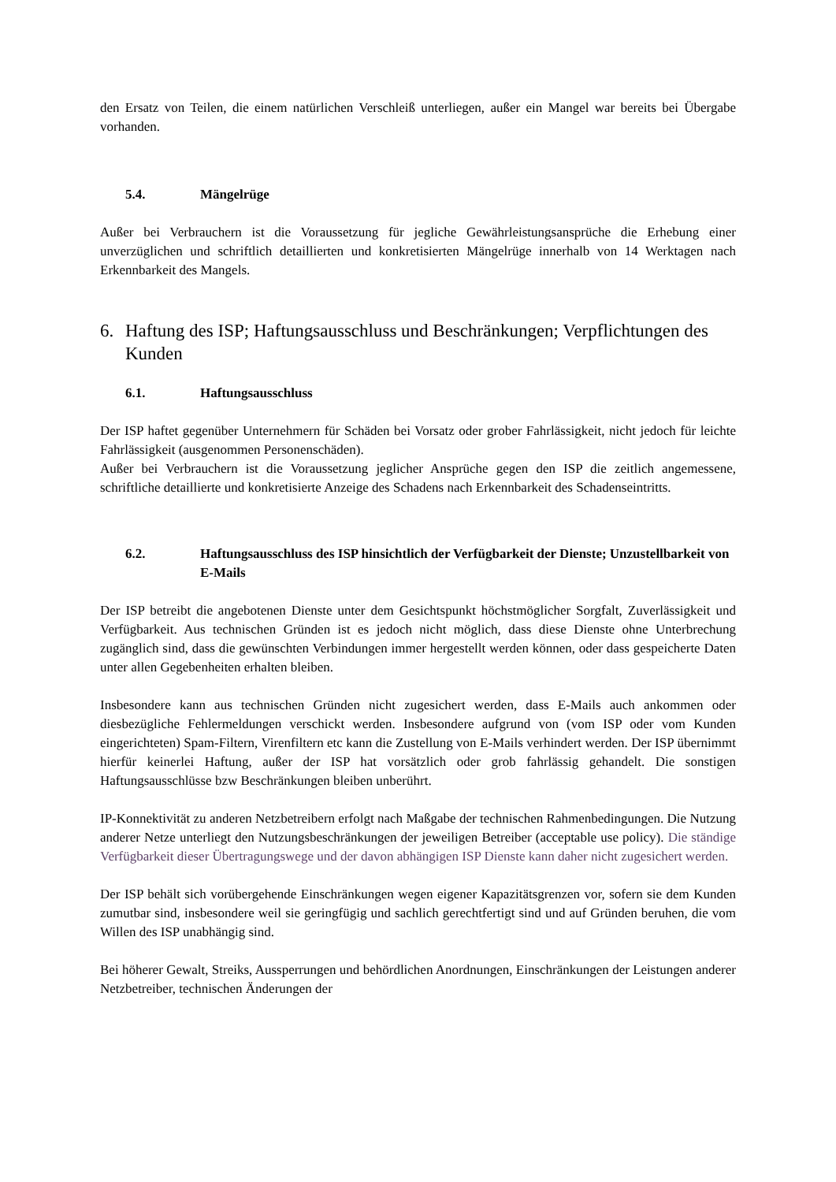den Ersatz von Teilen, die einem natürlichen Verschleiß unterliegen, außer ein Mangel war bereits bei Übergabe vorhanden.
5.4. Mängelrüge
Außer bei Verbrauchern ist die Voraussetzung für jegliche Gewährleistungsansprüche die Erhebung einer unverzüglichen und schriftlich detaillierten und konkretisierten Mängelrüge innerhalb von 14 Werktagen nach Erkennbarkeit des Mangels.
6. Haftung des ISP; Haftungsausschluss und Beschränkungen; Verpflichtungen des Kunden
6.1. Haftungsausschluss
Der ISP haftet gegenüber Unternehmern für Schäden bei Vorsatz oder grober Fahrlässigkeit, nicht jedoch für leichte Fahrlässigkeit (ausgenommen Personenschäden).
Außer bei Verbrauchern ist die Voraussetzung jeglicher Ansprüche gegen den ISP die zeitlich angemessene, schriftliche detaillierte und konkretisierte Anzeige des Schadens nach Erkennbarkeit des Schadenseintritts.
6.2. Haftungsausschluss des ISP hinsichtlich der Verfügbarkeit der Dienste; Unzustellbarkeit von E-Mails
Der ISP betreibt die angebotenen Dienste unter dem Gesichtspunkt höchstmöglicher Sorgfalt, Zuverlässigkeit und Verfügbarkeit. Aus technischen Gründen ist es jedoch nicht möglich, dass diese Dienste ohne Unterbrechung zugänglich sind, dass die gewünschten Verbindungen immer hergestellt werden können, oder dass gespeicherte Daten unter allen Gegebenheiten erhalten bleiben.
Insbesondere kann aus technischen Gründen nicht zugesichert werden, dass E-Mails auch ankommen oder diesbezügliche Fehlermeldungen verschickt werden. Insbesondere aufgrund von (vom ISP oder vom Kunden eingerichteten) Spam-Filtern, Virenfiltern etc kann die Zustellung von E-Mails verhindert werden. Der ISP übernimmt hierfür keinerlei Haftung, außer der ISP hat vorsätzlich oder grob fahrlässig gehandelt. Die sonstigen Haftungsausschlüsse bzw Beschränkungen bleiben unberührt.
IP-Konnektivität zu anderen Netzbetreibern erfolgt nach Maßgabe der technischen Rahmenbedingungen. Die Nutzung anderer Netze unterliegt den Nutzungsbeschränkungen der jeweiligen Betreiber (acceptable use policy). Die ständige Verfügbarkeit dieser Übertragungswege und der davon abhängigen ISP Dienste kann daher nicht zugesichert werden.
Der ISP behält sich vorübergehende Einschränkungen wegen eigener Kapazitätsgrenzen vor, sofern sie dem Kunden zumutbar sind, insbesondere weil sie geringfügig und sachlich gerechtfertigt sind und auf Gründen beruhen, die vom Willen des ISP unabhängig sind.
Bei höherer Gewalt, Streiks, Aussperrungen und behördlichen Anordnungen, Einschränkungen der Leistungen anderer Netzbetreiber, technischen Änderungen der